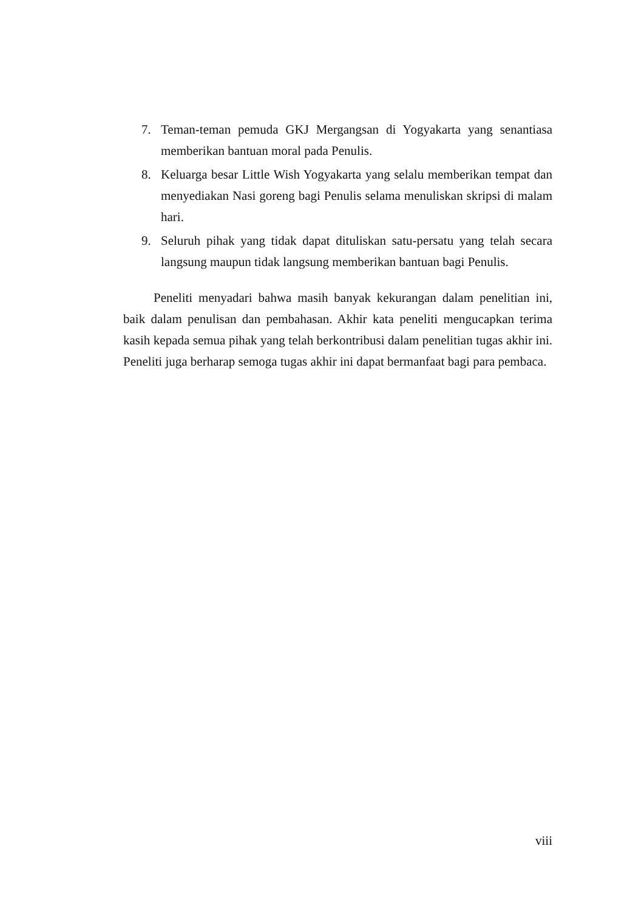7. Teman-teman pemuda GKJ Mergangsan di Yogyakarta yang senantiasa memberikan bantuan moral pada Penulis.
8. Keluarga besar Little Wish Yogyakarta yang selalu memberikan tempat dan menyediakan Nasi goreng bagi Penulis selama menuliskan skripsi di malam hari.
9. Seluruh pihak yang tidak dapat dituliskan satu-persatu yang telah secara langsung maupun tidak langsung memberikan bantuan bagi Penulis.
Peneliti menyadari bahwa masih banyak kekurangan dalam penelitian ini, baik dalam penulisan dan pembahasan. Akhir kata peneliti mengucapkan terima kasih kepada semua pihak yang telah berkontribusi dalam penelitian tugas akhir ini. Peneliti juga berharap semoga tugas akhir ini dapat bermanfaat bagi para pembaca.
viii